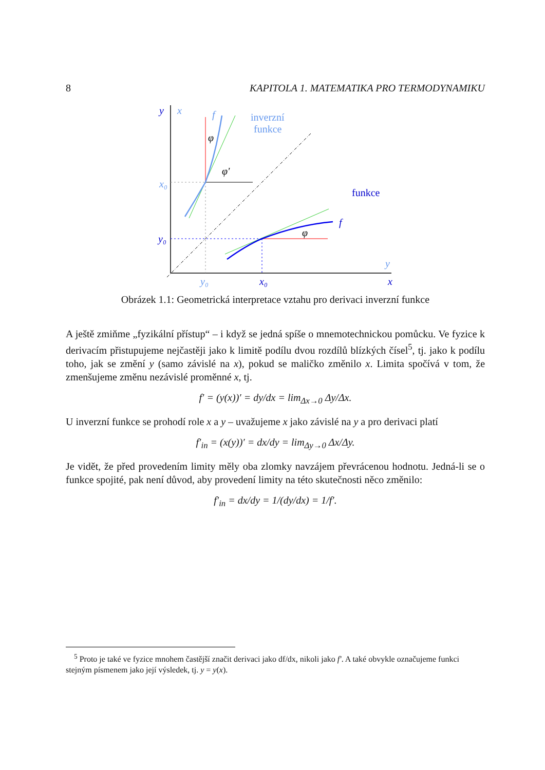8 KAPITOLA 1. MATEMATIKA PRO TERMODYNAMIKU
y
x
x₀
y₀
y₀
x₀
y
x
f
inverzní
funkce
funkce
f
φ
φ'
φ
Obrázek 1.1: Geometrická interpretace vztahu pro derivaci inverzní funkce
A ještě zmiňme „fyzikální přístup“ – i když se jedná spíše o mnemotechnickou pomůcku. Ve fyzice k derivacím přistupujeme nejčastěji jako k limitě podílu dvou rozdílů blízkých čísel<sup>5</sup>, tj. jako k podílu toho, jak se změní y (samo závislé na x), pokud se maličko změnilo x. Limita spočívá v tom, že zmenšujeme změnu nezávislé proměnné x, tj.
f′ = (y(x))′ = dy/dx = lim<sub>Δx→0</sub> Δy/Δx.
U inverzní funkce se prohodí role x a y – uvažujeme x jako závislé na y a pro derivaci platí
f′<sub>in</sub> = (x(y))′ = dx/dy = lim<sub>Δy→0</sub> Δx/Δy.
Je vidět, že před provedením limity měly oba zlomky navzájem převrácenou hodnotu. Jedná-li se o funkce spojité, pak není důvod, aby provedení limity na této skutečnosti něco změnilo:
f′<sub>in</sub> = dx/dy = 1/(dy/dx) = 1/f′.
<sup>5</sup> Proto je také ve fyzice mnohem častější značit derivaci jako df/dx, nikoli jako f′. A také obvykle označujeme funkci stejným písmenem jako její výsledek, tj. y = y(x).